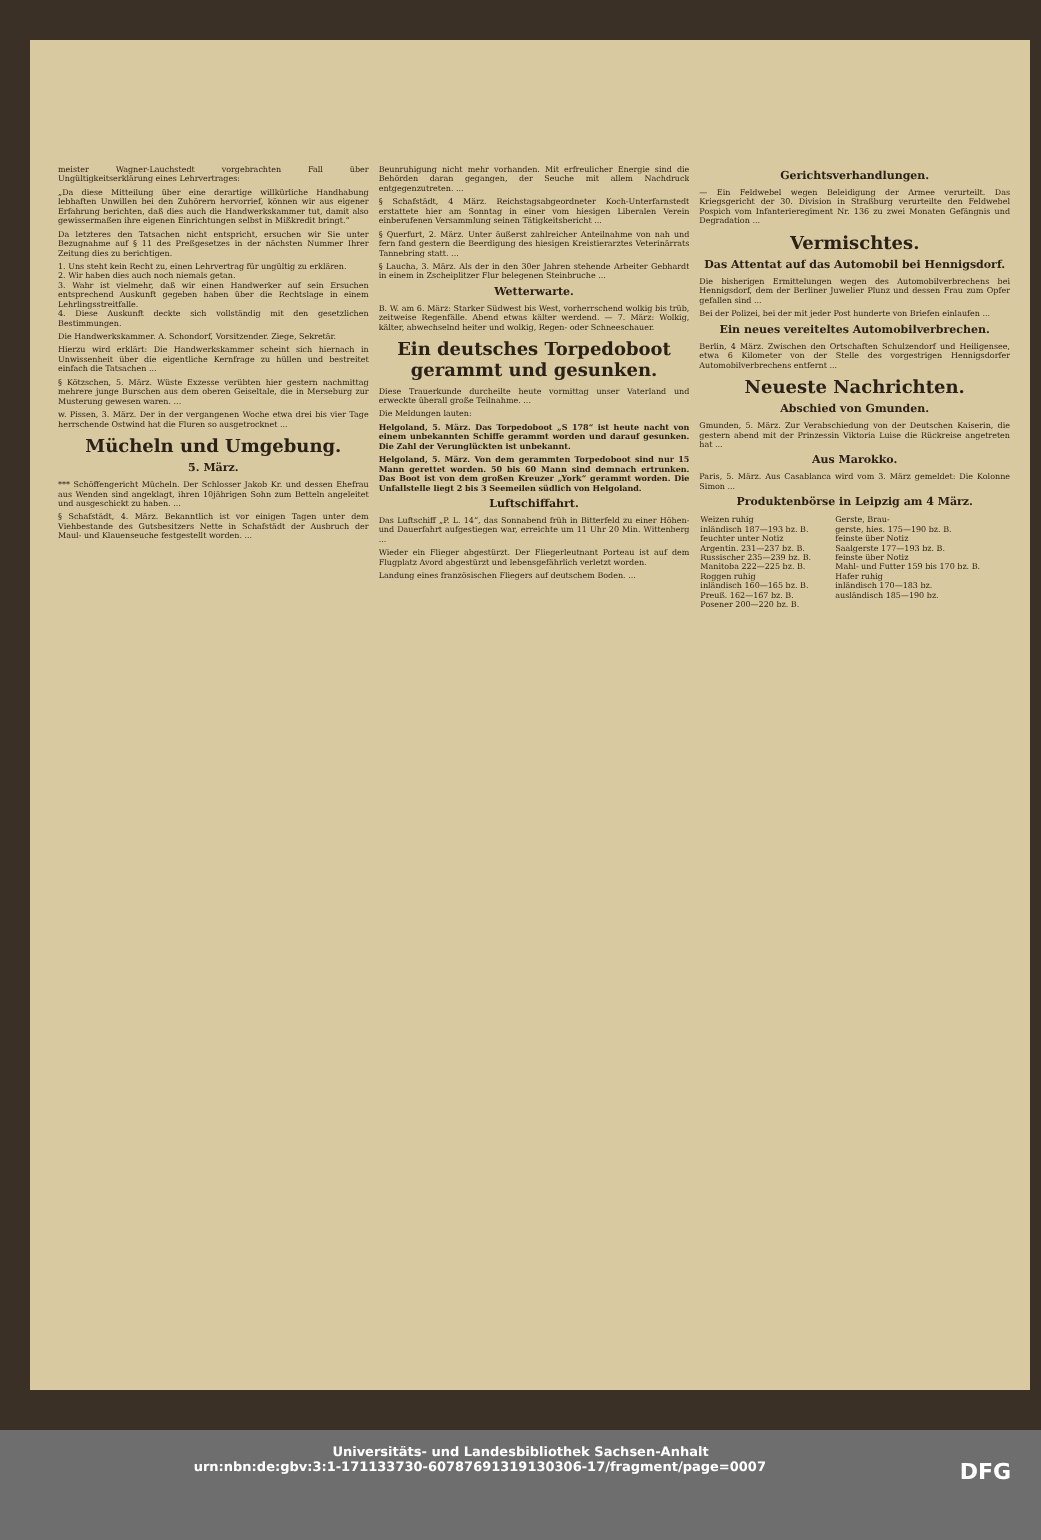meister Wagner-Lauchstedt vorgebrachten Fall über Ungültigkeitserklärung eines Lehrvertrages:
„Da diese Mitteilung über eine derartige willkürliche Handhabung lebhaften Unwillen bei den Zuhörern hervorrief, können wir aus eigener Erfahrung berichten, daß dies auch die Handwerkskammer tut, damit also gewissermaßen ihre eigenen Einrichtungen selbst in Mißkredit bringt.“
Da letzteres den Tatsachen nicht entspricht, ersuchen wir Sie unter Bezugnahme auf § 11 des Preßgesetzes in der nächsten Nummer Ihrer Zeitung dies zu berichtigen.
1. Uns steht kein Recht zu, einen Lehrvertrag für ungültig zu erklären.
2. Wir haben dies auch noch niemals getan.
3. Wahr ist vielmehr, daß wir einen Handwerker auf sein Ersuchen entsprechend Auskunft gegeben haben über die Rechtslage in einem Lehrlingsstreitfalle.
4. Diese Auskunft deckte sich vollständig mit den gesetzlichen Bestimmungen.
Die Handwerkskammer. A. Schondorf, Vorsitzender. Ziege, Sekretär.
Hierzu wird erklärt: Die Handwerkskammer scheint sich hiernach in Unwissenheit über die eigentliche Kernfrage zu hüllen und bestreitet einfach die Tatsachen ...
§ Kötzschen, 5. März. Wüste Exzesse verübten hier gestern nachmittag mehrere junge Burschen aus dem oberen Geiseltale, die in Merseburg zur Musterung gewesen waren. ...
w. Pissen, 3. März. Der in der vergangenen Woche etwa drei bis vier Tage herrschende Ostwind hat die Fluren so ausgetrocknet ...
Mücheln und Umgebung.
5. März.
*** Schöffengericht Mücheln. Der Schlosser Jakob Kr. und dessen Ehefrau aus Wenden sind angeklagt, ihren 10jährigen Sohn zum Betteln angeleitet und ausgeschickt zu haben. ...
§ Schafstädt, 4. März. Bekanntlich ist vor einigen Tagen unter dem Viehbestande des Gutsbesitzers Nette in Schafstädt der Ausbruch der Maul- und Klauenseuche festgestellt worden. ...
Beunruhigung nicht mehr vorhanden. Mit erfreulicher Energie sind die Behörden daran gegangen, der Seuche mit allem Nachdruck entgegenzutreten. ...
§ Schafstädt, 4 März. Reichstagsabgeordneter Koch-Unterfarnstedt erstattete hier am Sonntag in einer vom hiesigen Liberalen Verein einberufenen Versammlung seinen Tätigkeitsbericht ...
§ Querfurt, 2. März. Unter äußerst zahlreicher Anteilnahme von nah und fern fand gestern die Beerdigung des hiesigen Kreistierarztes Veterinärrats Tannebring statt. ...
§ Laucha, 3. März. Als der in den 30er Jahren stehende Arbeiter Gebhardt in einem in Zscheiplitzer Flur belegenen Steinbruche ...
Wetterwarte.
B. W. am 6. März: Starker Südwest bis West, vorherrschend wolkig bis trüb, zeitweise Regenfälle. Abend etwas kälter werdend. — 7. März: Wolkig, kälter, abwechselnd heiter und wolkig, Regen- oder Schneeschauer.
Ein deutsches Torpedoboot gerammt und gesunken.
Diese Trauerkunde durcheilte heute vormittag unser Vaterland und erweckte überall große Teilnahme. ...
Die Meldungen lauten:
Helgoland, 5. März. Das Torpedoboot „S 178“ ist heute nacht von einem unbekannten Schiffe gerammt worden und darauf gesunken. Die Zahl der Verunglückten ist unbekannt.
Helgoland, 5. März. Von dem gerammten Torpedoboot sind nur 15 Mann gerettet worden. 50 bis 60 Mann sind demnach ertrunken. Das Boot ist von dem großen Kreuzer „York“ gerammt worden. Die Unfallstelle liegt 2 bis 3 Seemeilen südlich von Helgoland.
Luftschiffahrt.
Das Luftschiff „P. L. 14“, das Sonnabend früh in Bitterfeld zu einer Höhen- und Dauerfahrt aufgestiegen war, erreichte um 11 Uhr 20 Min. Wittenberg ...
Wieder ein Flieger abgestürzt. Der Fliegerleutnant Porteau ist auf dem Flugplatz Avord abgestürzt und lebensgefährlich verletzt worden.
Landung eines französischen Fliegers auf deutschem Boden. ...
Gerichtsverhandlungen.
— Ein Feldwebel wegen Beleidigung der Armee verurteilt. Das Kriegsgericht der 30. Division in Straßburg verurteilte den Feldwebel Pospich vom Infanterieregiment Nr. 136 zu zwei Monaten Gefängnis und Degradation ...
Vermischtes.
Das Attentat auf das Automobil bei Hennigsdorf.
Die bisherigen Ermittelungen wegen des Automobilverbrechens bei Hennigsdorf, dem der Berliner Juwelier Plunz und dessen Frau zum Opfer gefallen sind ...
Bei der Polizei, bei der mit jeder Post hunderte von Briefen einlaufen ...
Ein neues vereiteltes Automobilverbrechen.
Berlin, 4 März. Zwischen den Ortschaften Schulzendorf und Heiligensee, etwa 6 Kilometer von der Stelle des vorgestrigen Hennigsdorfer Automobilverbrechens entfernt ...
Neueste Nachrichten.
Abschied von Gmunden.
Gmunden, 5. März. Zur Verabschiedung von der Deutschen Kaiserin, die gestern abend mit der Prinzessin Viktoria Luise die Rückreise angetreten hat ...
Aus Marokko.
Paris, 5. März. Aus Casablanca wird vom 3. März gemeldet: Die Kolonne Simon ...
Produktenbörse in Leipzig am 4 März.
| Weizen ruhig inländisch 187—193 bz. B. feuchter unter Notiz Argentin. 231—237 bz. B. Russischer 235—239 bz. B. Manitoba 222—225 bz. B. Roggen ruhig inländisch 160—165 bz. B. Preuß. 162—167 bz. B. Posener 200—220 bz. B. | Gerste, Brau- gerste, hies. 175—190 bz. B. feinste über Notiz Saalgerste 177—193 bz. B. feinste über Notiz Mahl- und Futter 159 bis 170 bz. B. Hafer ruhig inländisch 170—183 bz. ausländisch 185—190 bz. |
Universitäts- und Landesbibliothek Sachsen-Anhalt
urn:nbn:de:gbv:3:1-171133730-60787691319130306-17/fragment/page=0007 DFG